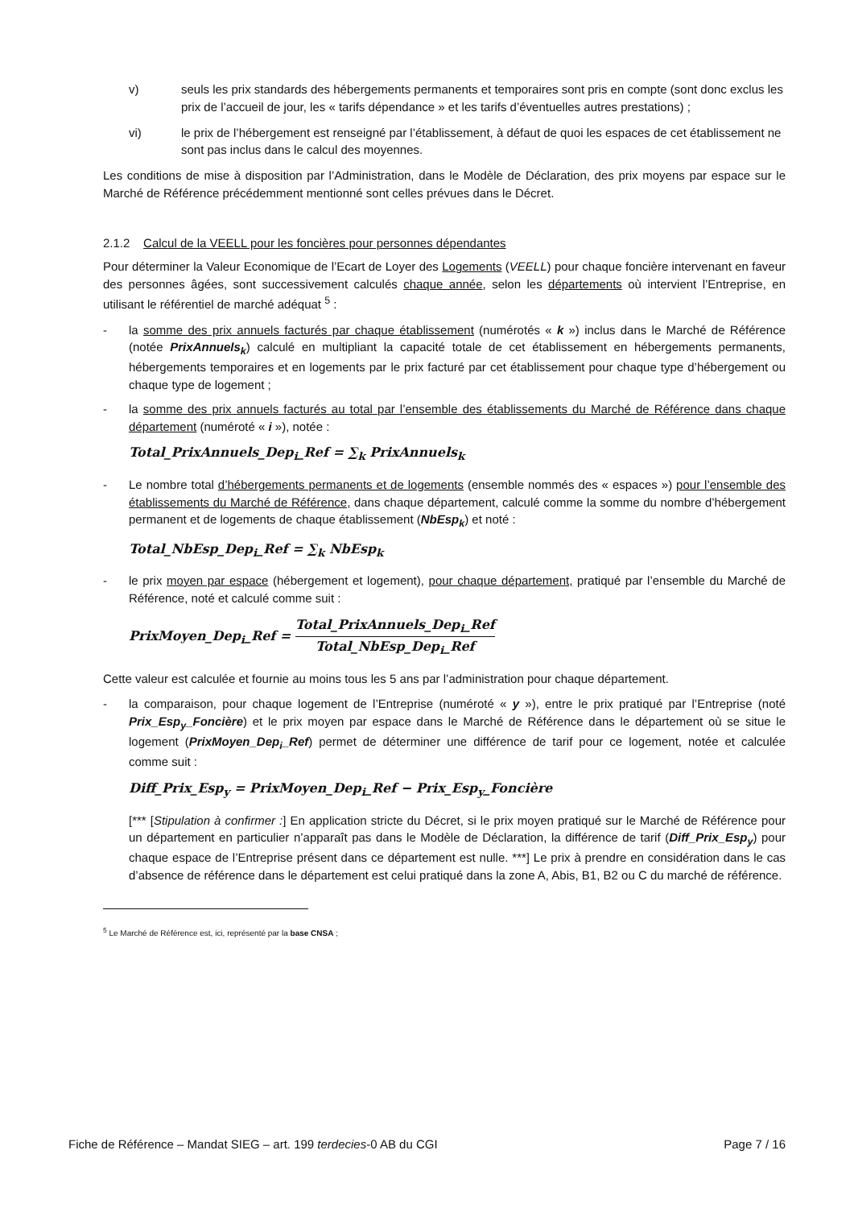v) seuls les prix standards des hébergements permanents et temporaires sont pris en compte (sont donc exclus les prix de l’accueil de jour, les « tarifs dépendance » et les tarifs d’éventuelles autres prestations) ;
vi) le prix de l’hébergement est renseigné par l’établissement, à défaut de quoi les espaces de cet établissement ne sont pas inclus dans le calcul des moyennes.
Les conditions de mise à disposition par l’Administration, dans le Modèle de Déclaration, des prix moyens par espace sur le Marché de Référence précédemment mentionné sont celles prévues dans le Décret.
2.1.2 Calcul de la VEELL pour les foncières pour personnes dépendantes
Pour déterminer la Valeur Economique de l’Ecart de Loyer des Logements (VEELL) pour chaque foncière intervenant en faveur des personnes âgées, sont successivement calculés chaque année, selon les départements où intervient l’Entreprise, en utilisant le référentiel de marché adéquat <sup>5</sup> :
- la somme des prix annuels facturés par chaque établissement (numérotés « k ») inclus dans le Marché de Référence (notée PrixAnnuels<sub>k</sub>) calculé en multipliant la capacité totale de cet établissement en hébergements permanents, hébergements temporaires et en logements par le prix facturé par cet établissement pour chaque type d’hébergement ou chaque type de logement ;
- la somme des prix annuels facturés au total par l’ensemble des établissements du Marché de Référence dans chaque département (numéroté « i »), notée :
Total_PrixAnnuels_Dep<sub>i</sub>_Ref = ∑<sub>k</sub> PrixAnnuels<sub>k</sub>
- Le nombre total d’hébergements permanents et de logements (ensemble nommés des « espaces ») pour l’ensemble des établissements du Marché de Référence, dans chaque département, calculé comme la somme du nombre d’hébergement permanent et de logements de chaque établissement (NbEsp<sub>k</sub>) et noté :
Total_NbEsp_Dep<sub>i</sub>_Ref = ∑<sub>k</sub> NbEsp<sub>k</sub>
- le prix moyen par espace (hébergement et logement), pour chaque département, pratiqué par l’ensemble du Marché de Référence, noté et calculé comme suit :
PrixMoyen_Dep<sub>i</sub>_Ref = Total_PrixAnnuels_Dep<sub>i</sub>_Ref Total_NbEsp_Dep<sub>i</sub>_Ref
Cette valeur est calculée et fournie au moins tous les 5 ans par l’administration pour chaque département.
- la comparaison, pour chaque logement de l’Entreprise (numéroté « y »), entre le prix pratiqué par l’Entreprise (noté Prix_Esp<sub>y</sub>_Foncière) et le prix moyen par espace dans le Marché de Référence dans le département où se situe le logement (PrixMoyen_Dep<sub>i</sub>_Ref) permet de déterminer une différence de tarif pour ce logement, notée et calculée comme suit :
Diff_Prix_Esp<sub>y</sub> = PrixMoyen_Dep<sub>i</sub>_Ref − Prix_Esp<sub>y</sub>_Foncière
[*** [Stipulation à confirmer :] En application stricte du Décret, si le prix moyen pratiqué sur le Marché de Référence pour un département en particulier n’apparaît pas dans le Modèle de Déclaration, la différence de tarif (Diff_Prix_Esp<sub>y</sub>) pour chaque espace de l’Entreprise présent dans ce département est nulle. ***] Le prix à prendre en considération dans le cas d’absence de référence dans le département est celui pratiqué dans la zone A, Abis, B1, B2 ou C du marché de référence.
<sup>5</sup> Le Marché de Référence est, ici, représenté par la base CNSA ;
Fiche de Référence – Mandat SIEG – art. 199 terdecies-0 AB du CGI Page 7 / 16